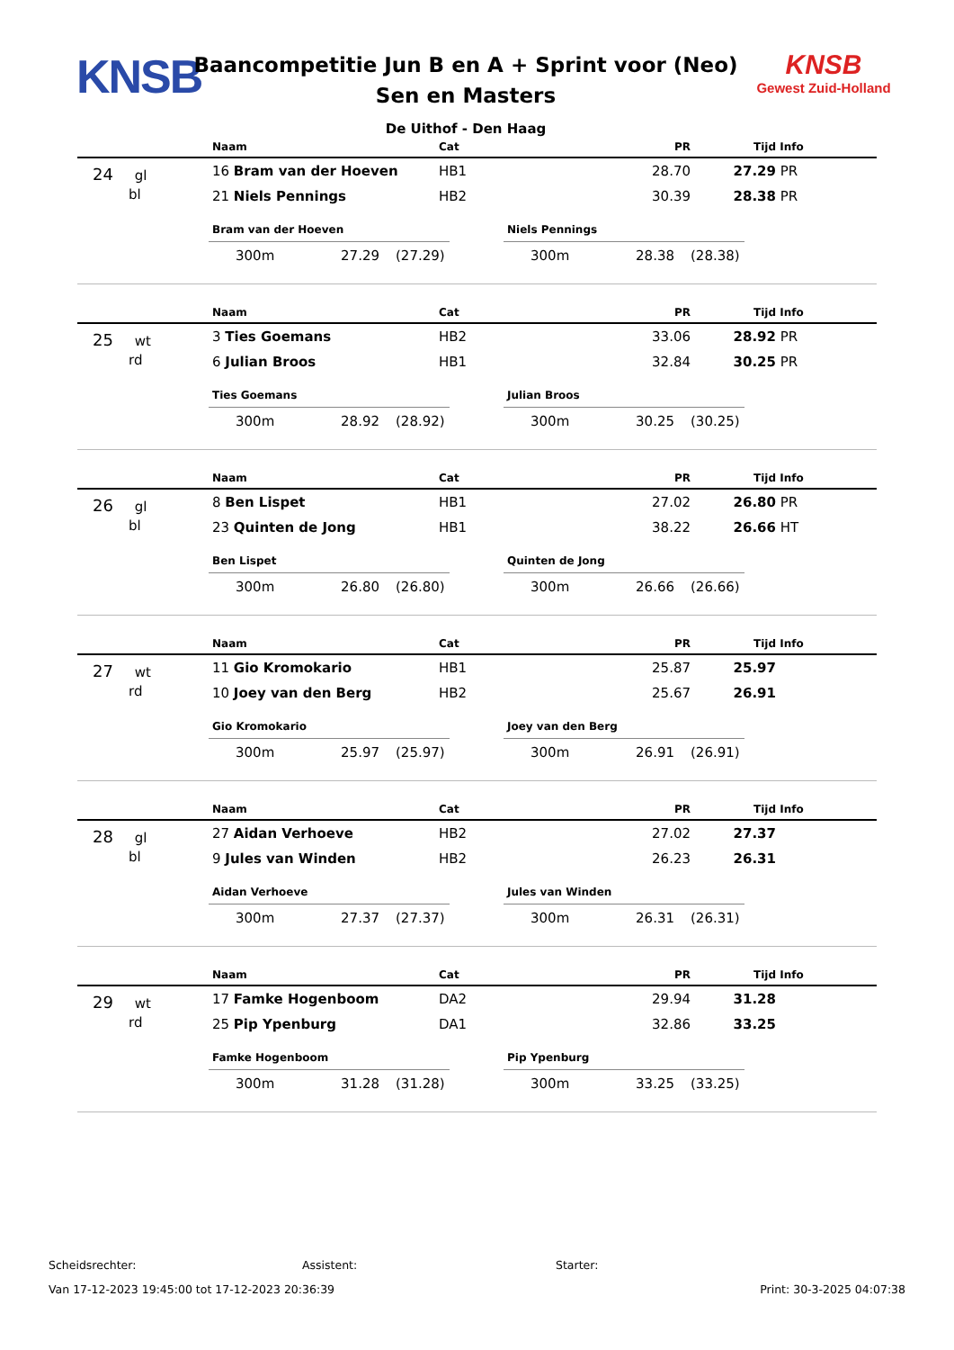KNSB
Baancompetitie Jun B en A + Sprint voor (Neo)
Sen en Masters
De Uithof - Den Haag
KNSB
Gewest Zuid-Holland
| | Naam | Cat | PR | Tijd | Info |
| 24 gl bl | 16 Bram van der Hoeven | HB1 | 28.70 | 27.29 | PR |
| | 21 Niels Pennings | HB2 | 30.39 | 28.38 | PR |
Bram van der Hoeven
300m 27.29 (27.29)
Niels Pennings
300m 28.38 (28.38)
| | Naam | Cat | PR | Tijd | Info |
| 25 wt rd | 3 Ties Goemans | HB2 | 33.06 | 28.92 | PR |
| | 6 Julian Broos | HB1 | 32.84 | 30.25 | PR |
Ties Goemans
300m 28.92 (28.92)
Julian Broos
300m 30.25 (30.25)
| | Naam | Cat | PR | Tijd | Info |
| 26 gl bl | 8 Ben Lispet | HB1 | 27.02 | 26.80 | PR |
| | 23 Quinten de Jong | HB1 | 38.22 | 26.66 | HT |
Ben Lispet
300m 26.80 (26.80)
Quinten de Jong
300m 26.66 (26.66)
| | Naam | Cat | PR | Tijd | Info |
| 27 wt rd | 11 Gio Kromokario | HB1 | 25.87 | 25.97 | |
| | 10 Joey van den Berg | HB2 | 25.67 | 26.91 | |
Gio Kromokario
300m 25.97 (25.97)
Joey van den Berg
300m 26.91 (26.91)
| | Naam | Cat | PR | Tijd | Info |
| 28 gl bl | 27 Aidan Verhoeve | HB2 | 27.02 | 27.37 | |
| | 9 Jules van Winden | HB2 | 26.23 | 26.31 | |
Aidan Verhoeve
300m 27.37 (27.37)
Jules van Winden
300m 26.31 (26.31)
| | Naam | Cat | PR | Tijd | Info |
| 29 wt rd | 17 Famke Hogenboom | DA2 | 29.94 | 31.28 | |
| | 25 Pip Ypenburg | DA1 | 32.86 | 33.25 | |
Famke Hogenboom
300m 31.28 (31.28)
Pip Ypenburg
300m 33.25 (33.25)
Scheidsrechter: Assistent: Starter:
Van 17-12-2023 19:45:00 tot 17-12-2023 20:36:39 Print: 30-3-2025 04:07:38